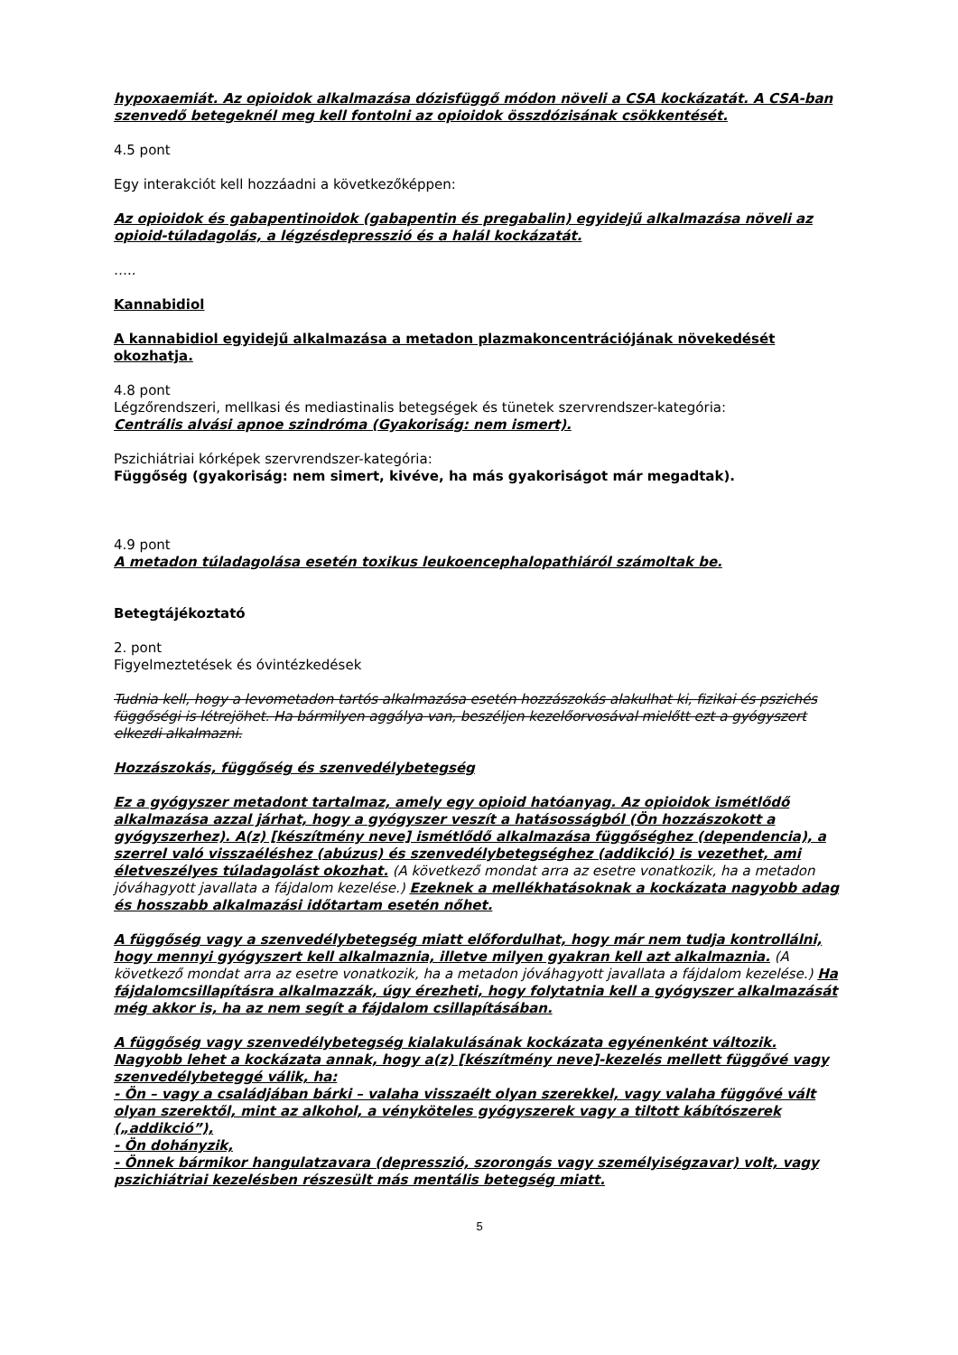hypoxaemiát. Az opioidok alkalmazása dózisfüggő módon növeli a CSA kockázatát. A CSA-ban szenvedő betegeknél meg kell fontolni az opioidok összdózisának csökkentését.
4.5 pont
Egy interakciót kell hozzáadni a következőképpen:
Az opioidok és gabapentinoidok (gabapentin és pregabalin) egyidejű alkalmazása növeli az opioid-túladagolás, a légzésdepresszió és a halál kockázatát.
…..
Kannabidiol
A kannabidiol egyidejű alkalmazása a metadon plazmakoncentrációjának növekedését okozhatja.
4.8 pont
Légzőrendszeri, mellkasi és mediastinalis betegségek és tünetek szervrendszer-kategória:
Centrális alvási apnoe szindróma (Gyakoriság: nem ismert).
Pszichiátriai kórképek szervrendszer-kategória:
Függőség (gyakoriság: nem simert, kivéve, ha más gyakoriságot már megadtak).
4.9 pont
A metadon túladagolása esetén toxikus leukoencephalopathiáról számoltak be.
Betegtájékoztató
2. pont
Figyelmeztetések és óvintézkedések
Tudnia kell, hogy a levometadon tartós alkalmazása esetén hozzászokás alakulhat ki, fizikai és pszichés függőségi is létrejöhet. Ha bármilyen aggálya van, beszéljen kezelőorvosával mielőtt ezt a gyógyszert elkezdi alkalmazni.
Hozzászokás, függőség és szenvedélybetegség
Ez a gyógyszer metadont tartalmaz, amely egy opioid hatóanyag. Az opioidok ismétlődő alkalmazása azzal járhat, hogy a gyógyszer veszít a hatásosságból (Ön hozzászokott a gyógyszerhez). A(z) [készítmény neve] ismétlődő alkalmazása függőséghez (dependencia), a szerrel való visszaéléshez (abúzus) és szenvedélybetegséghez (addikció) is vezethet, ami életveszélyes túladagolást okozhat. (A következő mondat arra az esetre vonatkozik, ha a metadon jóváhagyott javallata a fájdalom kezelése.) Ezeknek a mellékhatásoknak a kockázata nagyobb adag és hosszabb alkalmazási időtartam esetén nőhet.
A függőség vagy a szenvedélybetegség miatt előfordulhat, hogy már nem tudja kontrollálni, hogy mennyi gyógyszert kell alkalmaznia, illetve milyen gyakran kell azt alkalmaznia. (A következő mondat arra az esetre vonatkozik, ha a metadon jóváhagyott javallata a fájdalom kezelése.) Ha fájdalomcsillapításra alkalmazzák, úgy érezheti, hogy folytatnia kell a gyógyszer alkalmazását még akkor is, ha az nem segít a fájdalom csillapításában.
A függőség vagy szenvedélybetegség kialakulásának kockázata egyénenként változik. Nagyobb lehet a kockázata annak, hogy a(z) [készítmény neve]-kezelés mellett függővé vagy szenvedélybeteggé válik, ha:
- Ön – vagy a családjában bárki – valaha visszaélt olyan szerekkel, vagy valaha függővé vált olyan szerektől, mint az alkohol, a vényköteles gyógyszerek vagy a tiltott kábítószerek („addikció”),
- Ön dohányzik,
- Önnek bármikor hangulatzavara (depresszió, szorongás vagy személyiségzavar) volt, vagy pszichiátriai kezelésben részesült más mentális betegség miatt.
5